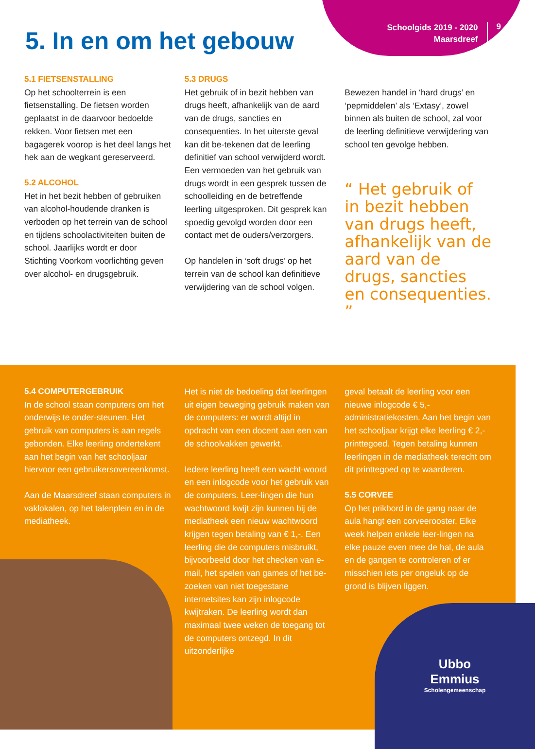Schoolgids 2019 - 2020
Maarsdreef
9
5. In en om het gebouw
5.1 FIETSENSTALLING
Op het schoolterrein is een fietsenstalling. De fietsen worden geplaatst in de daarvoor bedoelde rekken. Voor fietsen met een bagagerek voorop is het deel langs het hek aan de wegkant gereserveerd.
5.2 ALCOHOL
Het in het bezit hebben of gebruiken van alcohol-houdende dranken is verboden op het terrein van de school en tijdens schoolactiviteiten buiten de school. Jaarlijks wordt er door Stichting Voorkom voorlichting geven over alcohol- en drugsgebruik.
5.3 DRUGS
Het gebruik of in bezit hebben van drugs heeft, afhankelijk van de aard van de drugs, sancties en consequenties. In het uiterste geval kan dit be-tekenen dat de leerling definitief van school verwijderd wordt. Een vermoeden van het gebruik van drugs wordt in een gesprek tussen de schoolleiding en de betreffende leerling uitgesproken. Dit gesprek kan spoedig gevolgd worden door een contact met de ouders/verzorgers.
Op handelen in ‘soft drugs’ op het terrein van de school kan definitieve verwijdering van de school volgen.
Bewezen handel in ‘hard drugs’ en ‘pepmiddelen’ als ‘Extasy’, zowel binnen als buiten de school, zal voor de leerling definitieve verwijdering van school ten gevolge hebben.
“ Het gebruik of in bezit hebben van drugs heeft, afhankelijk van de aard van de drugs, sancties en consequenties. ”
Ubbo
Emmius
Scholengemeenschap
5.4 COMPUTERGEBRUIK
In de school staan computers om het onderwijs te onder-steunen. Het gebruik van computers is aan regels gebonden. Elke leerling ondertekent aan het begin van het schooljaar hiervoor een gebruikersovereenkomst.
Aan de Maarsdreef staan computers in vaklokalen, op het talenplein en in de mediatheek.
Het is niet de bedoeling dat leerlingen uit eigen beweging gebruik maken van de computers: er wordt altijd in opdracht van een docent aan een van de schoolvakken gewerkt.
Iedere leerling heeft een wacht-woord en een inlogcode voor het gebruik van de computers. Leer-lingen die hun wachtwoord kwijt zijn kunnen bij de mediatheek een nieuw wachtwoord krijgen tegen betaling van € 1,-. Een leerling die de computers misbruikt, bijvoorbeeld door het checken van e-mail, het spelen van games of het be-zoeken van niet toegestane internetsites kan zijn inlogcode kwijtraken. De leerling wordt dan maximaal twee weken de toegang tot de computers ontzegd. In dit uitzonderlijke
geval betaalt de leerling voor een nieuwe inlogcode € 5,- administratiekosten. Aan het begin van het schooljaar krijgt elke leerling € 2,- printtegoed. Tegen betaling kunnen leerlingen in de mediatheek terecht om dit printtegoed op te waarderen.
5.5 CORVEE
Op het prikbord in de gang naar de aula hangt een corveerooster. Elke week helpen enkele leer-lingen na elke pauze even mee de hal, de aula en de gangen te controleren of er misschien iets per ongeluk op de grond is blijven liggen.